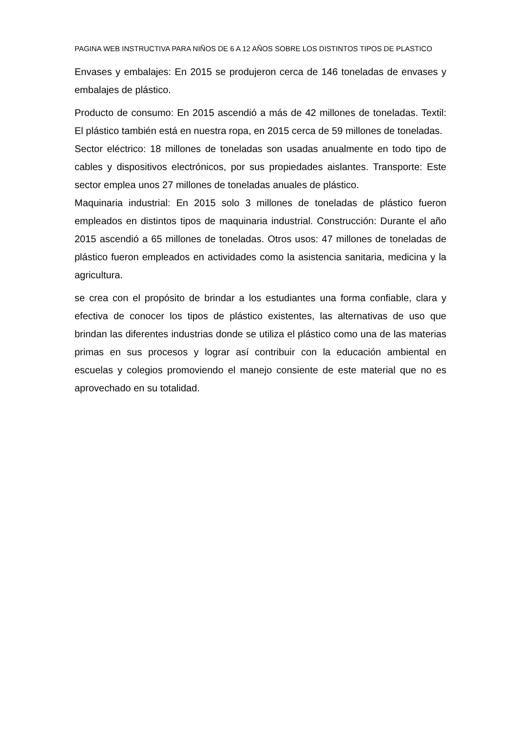PAGINA WEB INSTRUCTIVA PARA NIÑOS DE 6 A 12 AÑOS SOBRE LOS DISTINTOS TIPOS DE PLASTICO
Envases y embalajes: En 2015 se produjeron cerca de 146 toneladas de envases y embalajes de plástico.
Producto de consumo: En 2015 ascendió a más de 42 millones de toneladas. Textil: El plástico también está en nuestra ropa, en 2015 cerca de 59 millones de toneladas.
Sector eléctrico: 18 millones de toneladas son usadas anualmente en todo tipo de cables y dispositivos electrónicos, por sus propiedades aislantes. Transporte: Este sector emplea unos 27 millones de toneladas anuales de plástico.
Maquinaria industrial: En 2015 solo 3 millones de toneladas de plástico fueron empleados en distintos tipos de maquinaria industrial. Construcción: Durante el año 2015 ascendió a 65 millones de toneladas. Otros usos: 47 millones de toneladas de plástico fueron empleados en actividades como la asistencia sanitaria, medicina y la agricultura.
se crea con el propósito de brindar a los estudiantes una forma confiable, clara y efectiva de conocer los tipos de plástico existentes, las alternativas de uso que brindan las diferentes industrias donde se utiliza el plástico como una de las materias primas en sus procesos y lograr así contribuir con la educación ambiental en escuelas y colegios promoviendo el manejo consiente de este material que no es aprovechado en su totalidad.